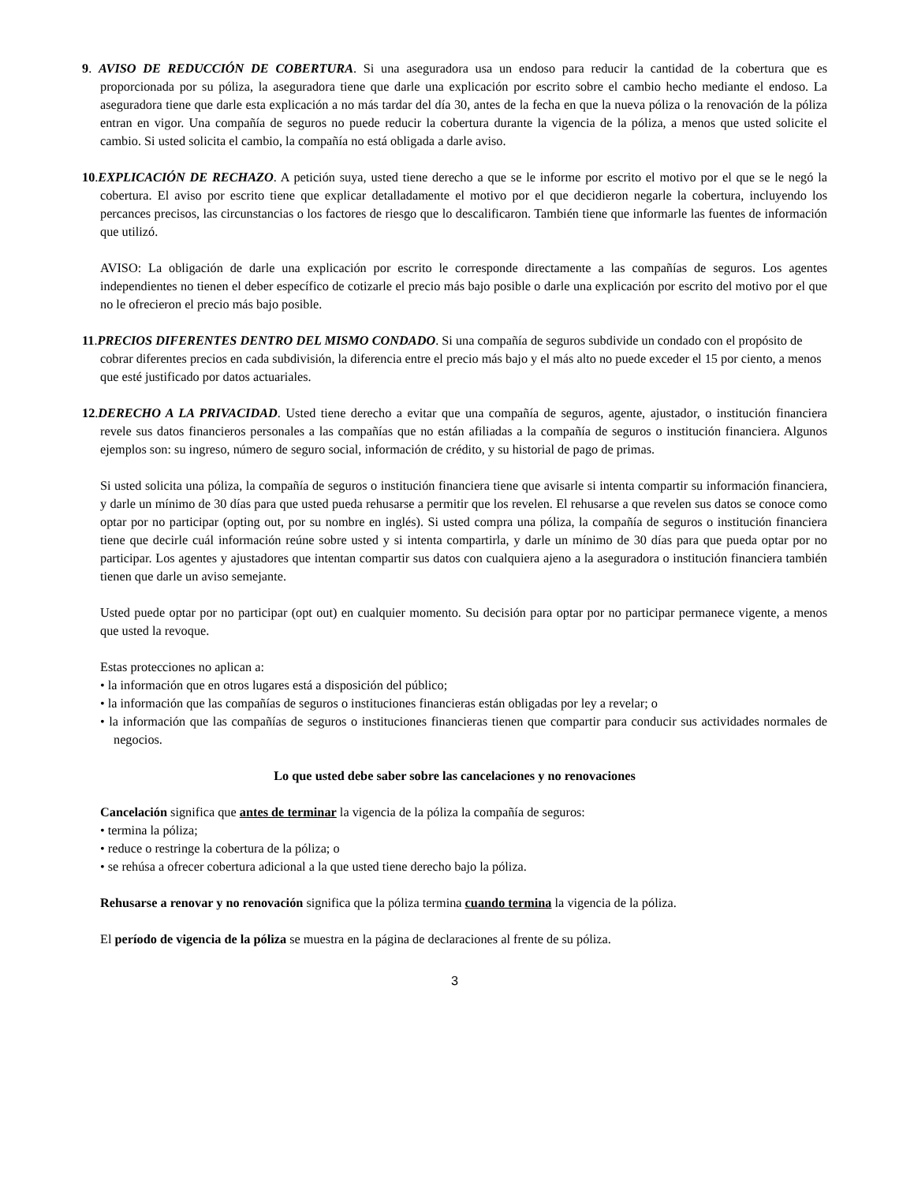9. AVISO DE REDUCCIÓN DE COBERTURA. Si una aseguradora usa un endoso para reducir la cantidad de la cobertura que es proporcionada por su póliza, la aseguradora tiene que darle una explicación por escrito sobre el cambio hecho mediante el endoso. La aseguradora tiene que darle esta explicación a no más tardar del día 30, antes de la fecha en que la nueva póliza o la renovación de la póliza entran en vigor. Una compañía de seguros no puede reducir la cobertura durante la vigencia de la póliza, a menos que usted solicite el cambio. Si usted solicita el cambio, la compañía no está obligada a darle aviso.
10.EXPLICACIÓN DE RECHAZO. A petición suya, usted tiene derecho a que se le informe por escrito el motivo por el que se le negó la cobertura. El aviso por escrito tiene que explicar detalladamente el motivo por el que decidieron negarle la cobertura, incluyendo los percances precisos, las circunstancias o los factores de riesgo que lo descalificaron. También tiene que informarle las fuentes de información que utilizó.
AVISO: La obligación de darle una explicación por escrito le corresponde directamente a las compañías de seguros. Los agentes independientes no tienen el deber específico de cotizarle el precio más bajo posible o darle una explicación por escrito del motivo por el que no le ofrecieron el precio más bajo posible.
11.PRECIOS DIFERENTES DENTRO DEL MISMO CONDADO. Si una compañía de seguros subdivide un condado con el propósito de cobrar diferentes precios en cada subdivisión, la diferencia entre el precio más bajo y el más alto no puede exceder el 15 por ciento, a menos que esté justificado por datos actuariales.
12.DERECHO A LA PRIVACIDAD. Usted tiene derecho a evitar que una compañía de seguros, agente, ajustador, o institución financiera revele sus datos financieros personales a las compañías que no están afiliadas a la compañía de seguros o institución financiera. Algunos ejemplos son: su ingreso, número de seguro social, información de crédito, y su historial de pago de primas.
Si usted solicita una póliza, la compañía de seguros o institución financiera tiene que avisarle si intenta compartir su información financiera, y darle un mínimo de 30 días para que usted pueda rehusarse a permitir que los revelen. El rehusarse a que revelen sus datos se conoce como optar por no participar (opting out, por su nombre en inglés). Si usted compra una póliza, la compañía de seguros o institución financiera tiene que decirle cuál información reúne sobre usted y si intenta compartirla, y darle un mínimo de 30 días para que pueda optar por no participar. Los agentes y ajustadores que intentan compartir sus datos con cualquiera ajeno a la aseguradora o institución financiera también tienen que darle un aviso semejante.
Usted puede optar por no participar (opt out) en cualquier momento. Su decisión para optar por no participar permanece vigente, a menos que usted la revoque.
Estas protecciones no aplican a:
• la información que en otros lugares está a disposición del público;
• la información que las compañías de seguros o instituciones financieras están obligadas por ley a revelar; o
• la información que las compañías de seguros o instituciones financieras tienen que compartir para conducir sus actividades normales de negocios.
Lo que usted debe saber sobre las cancelaciones y no renovaciones
Cancelación significa que antes de terminar la vigencia de la póliza la compañía de seguros:
• termina la póliza;
• reduce o restringe la cobertura de la póliza; o
• se rehúsa a ofrecer cobertura adicional a la que usted tiene derecho bajo la póliza.
Rehusarse a renovar y no renovación significa que la póliza termina cuando termina la vigencia de la póliza.
El período de vigencia de la póliza se muestra en la página de declaraciones al frente de su póliza.
3